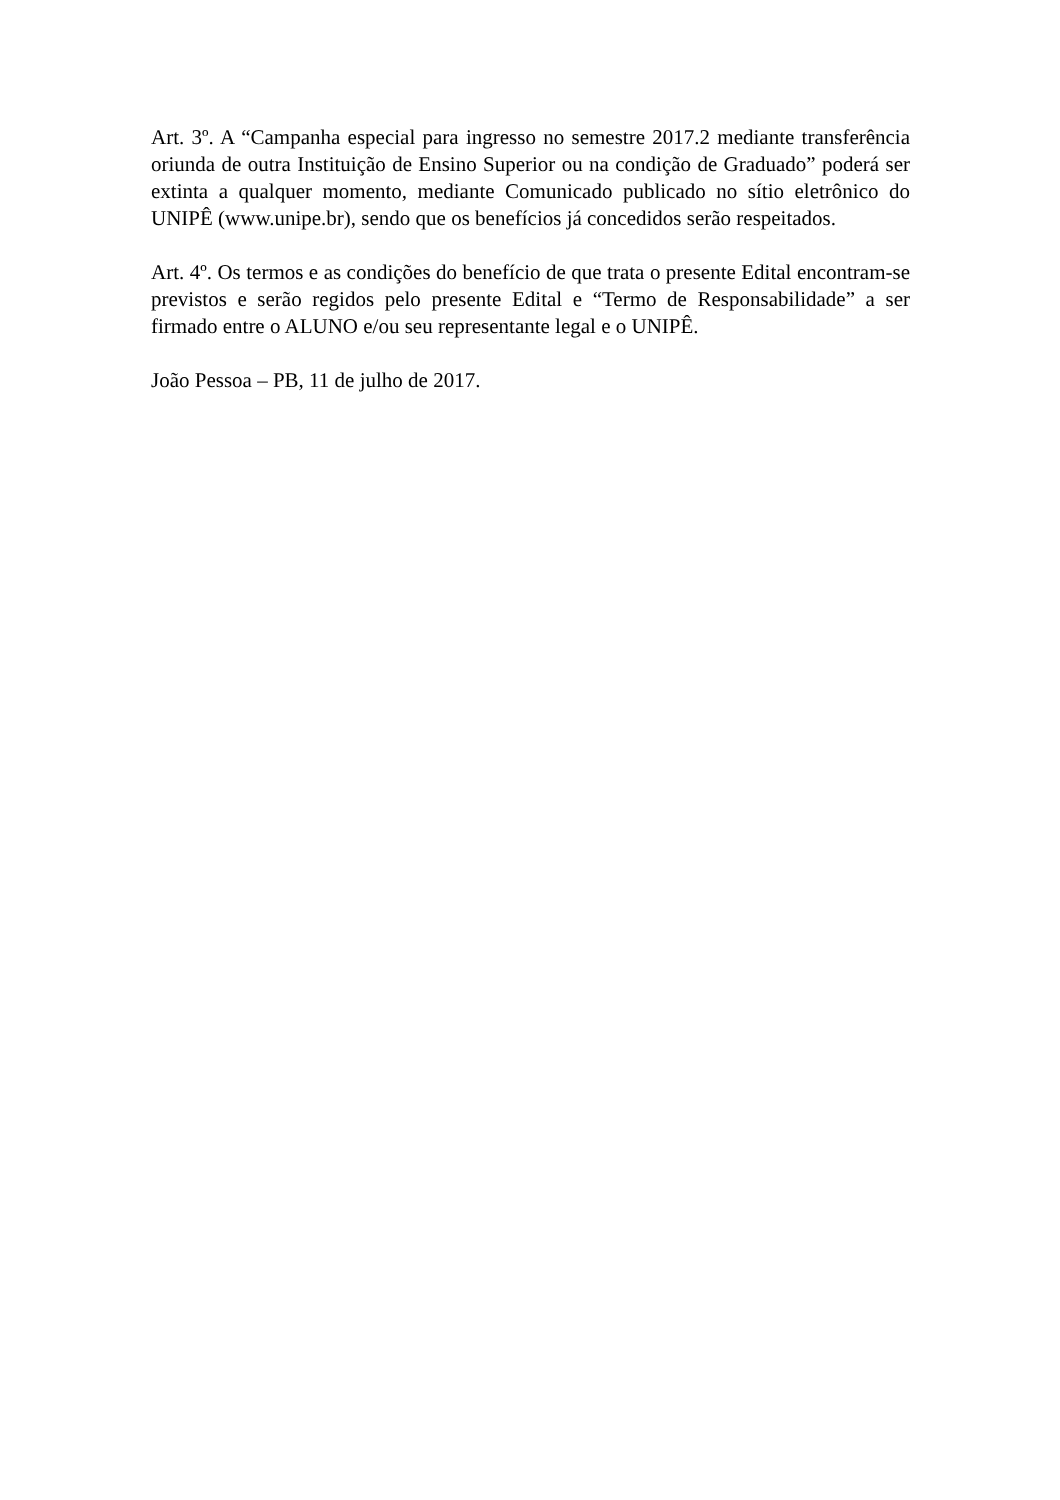Art. 3º. A “Campanha especial para ingresso no semestre 2017.2 mediante transferência oriunda de outra Instituição de Ensino Superior ou na condição de Graduado” poderá ser extinta a qualquer momento, mediante Comunicado publicado no sítio eletrônico do UNIPÊ (www.unipe.br), sendo que os benefícios já concedidos serão respeitados.
Art. 4º. Os termos e as condições do benefício de que trata o presente Edital encontram-se previstos e serão regidos pelo presente Edital e “Termo de Responsabilidade” a ser firmado entre o ALUNO e/ou seu representante legal e o UNIPÊ.
João Pessoa – PB, 11 de julho de 2017.